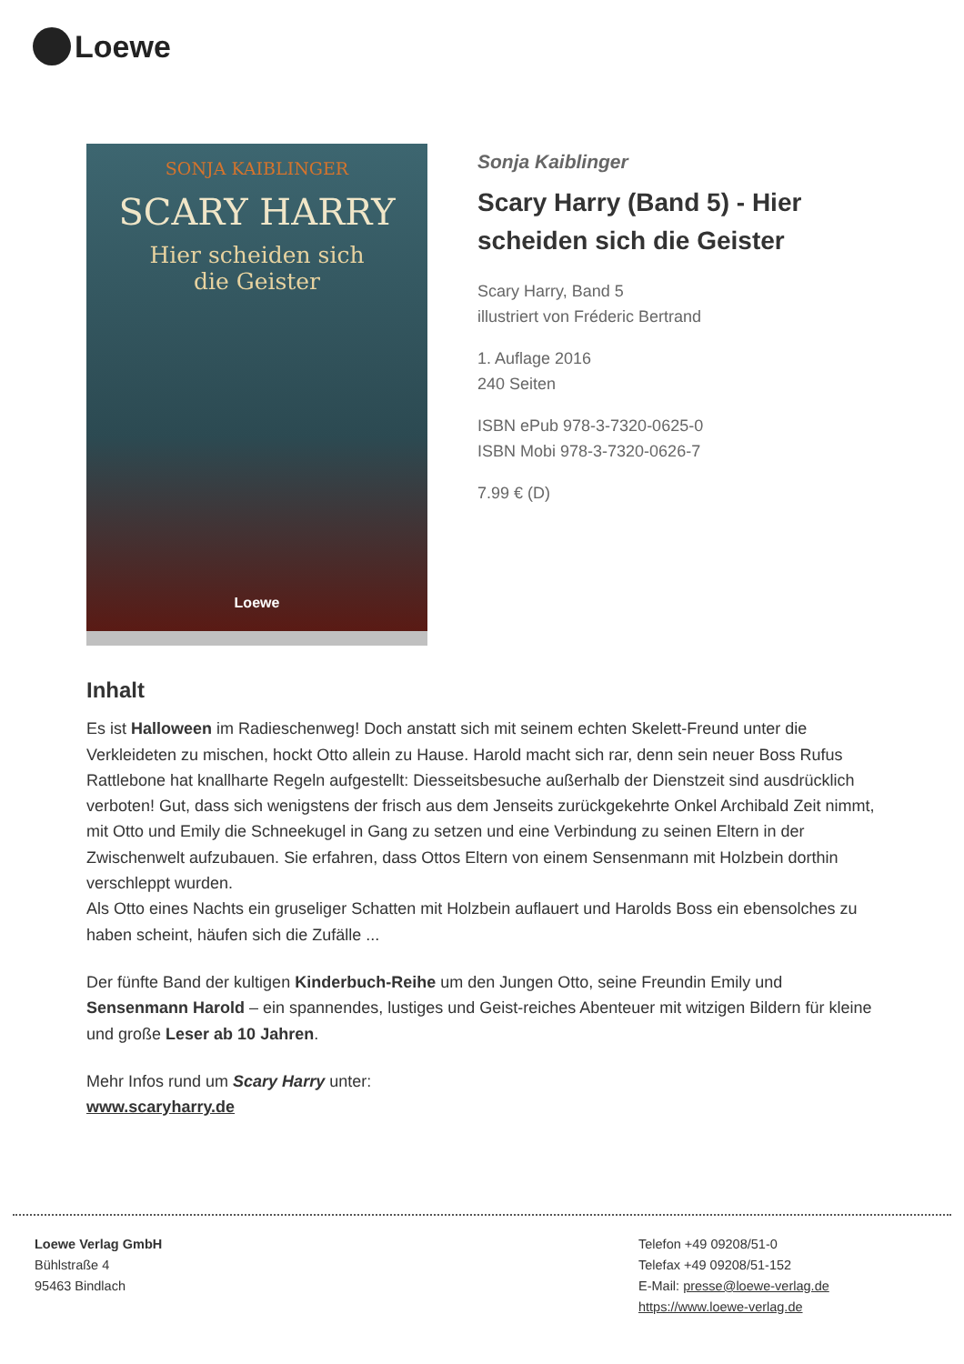Loewe
SONJA KAIBLINGER
SCARY HARRY
Hier scheiden sich
die Geister
Loewe
Sonja Kaiblinger
Scary Harry (Band 5) - Hier scheiden sich die Geister
Scary Harry, Band 5
illustriert von Fréderic Bertrand
1. Auflage 2016
240 Seiten
ISBN ePub 978-3-7320-0625-0
ISBN Mobi 978-3-7320-0626-7
7.99 € (D)
Inhalt
Es ist Halloween im Radieschenweg! Doch anstatt sich mit seinem echten Skelett-Freund unter die Verkleideten zu mischen, hockt Otto allein zu Hause. Harold macht sich rar, denn sein neuer Boss Rufus Rattlebone hat knallharte Regeln aufgestellt: Diesseitsbesuche außerhalb der Dienstzeit sind ausdrücklich verboten! Gut, dass sich wenigstens der frisch aus dem Jenseits zurückgekehrte Onkel Archibald Zeit nimmt, mit Otto und Emily die Schneekugel in Gang zu setzen und eine Verbindung zu seinen Eltern in der Zwischenwelt aufzubauen. Sie erfahren, dass Ottos Eltern von einem Sensenmann mit Holzbein dorthin verschleppt wurden.
Als Otto eines Nachts ein gruseliger Schatten mit Holzbein auflauert und Harolds Boss ein ebensolches zu haben scheint, häufen sich die Zufälle ...
Der fünfte Band der kultigen Kinderbuch-Reihe um den Jungen Otto, seine Freundin Emily und Sensenmann Harold – ein spannendes, lustiges und Geist-reiches Abenteuer mit witzigen Bildern für kleine und große Leser ab 10 Jahren.
Mehr Infos rund um Scary Harry unter:
www.scaryharry.de
Loewe Verlag GmbH
Bühlstraße 4
95463 Bindlach
Telefon +49 09208/51-0
Telefax +49 09208/51-152
E-Mail: presse@loewe-verlag.de
https://www.loewe-verlag.de